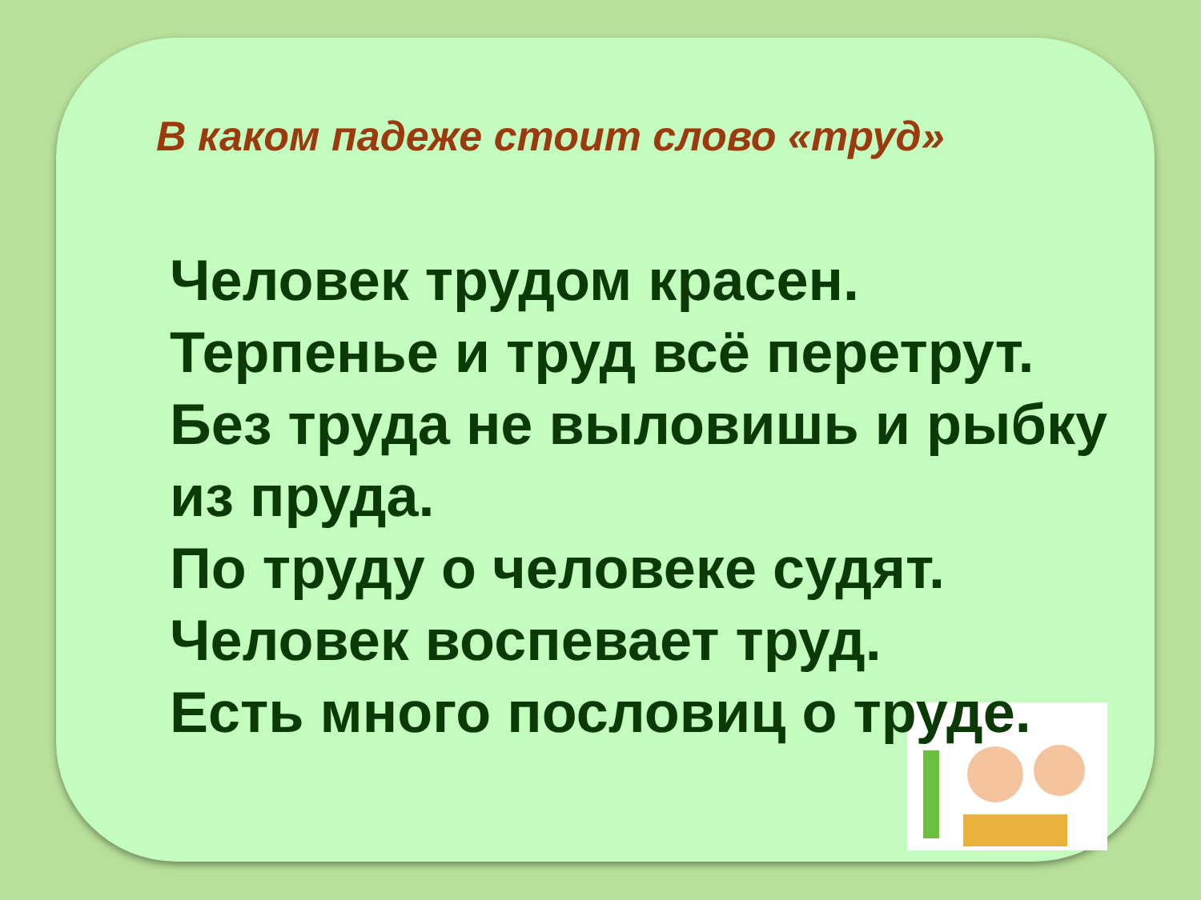В каком падеже стоит слово «труд»
Человек трудом красен.
Терпенье и труд всё перетрут.
Без труда не выловишь и рыбку
из пруда.
По труду о человеке судят.
Человек воспевает труд.
Есть много пословиц о труде.